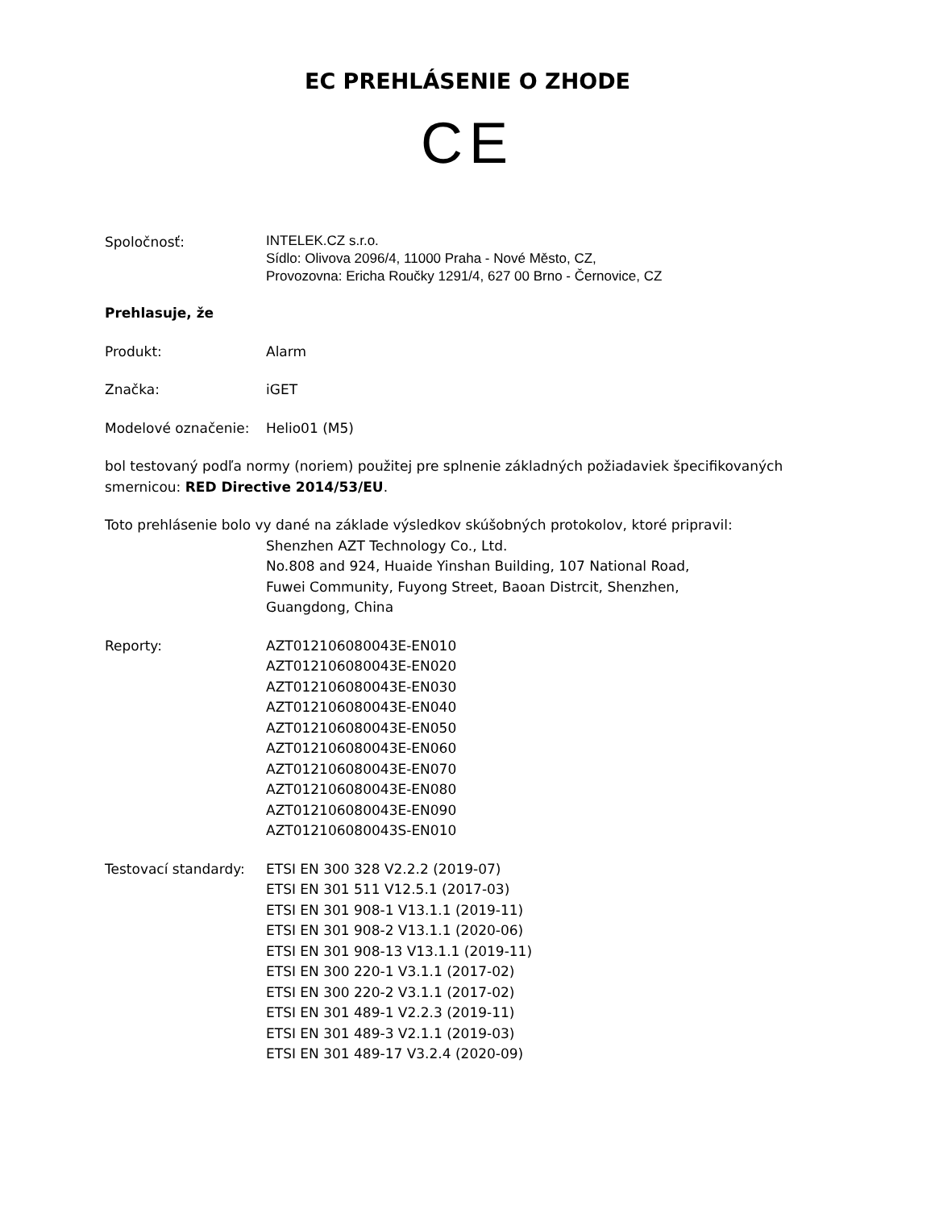EC PREHLÁSENIE O ZHODE
CE
Spoločnosť:
INTELEK.CZ s.r.o.
Sídlo: Olivova 2096/4, 11000 Praha - Nové Město, CZ,
Provozovna: Ericha Roučky 1291/4, 627 00 Brno - Černovice, CZ
Prehlasuje, že
Produkt: Alarm
Značka: iGET
Modelové označenie: Helio01 (M5)
bol testovaný podľa normy (noriem) použitej pre splnenie základných požiadaviek špecifikovaných smernicou: RED Directive 2014/53/EU.
Toto prehlásenie bolo vy dané na základe výsledkov skúšobných protokolov, ktoré pripravil:
Shenzhen AZT Technology Co., Ltd.
No.808 and 924, Huaide Yinshan Building, 107 National Road,
Fuwei Community, Fuyong Street, Baoan Distrcit, Shenzhen,
Guangdong, China
Reporty: AZT012106080043E-EN010
AZT012106080043E-EN020
AZT012106080043E-EN030
AZT012106080043E-EN040
AZT012106080043E-EN050
AZT012106080043E-EN060
AZT012106080043E-EN070
AZT012106080043E-EN080
AZT012106080043E-EN090
AZT012106080043S-EN010
Testovací standardy:
ETSI EN 300 328 V2.2.2 (2019-07)
ETSI EN 301 511 V12.5.1 (2017-03)
ETSI EN 301 908-1 V13.1.1 (2019-11)
ETSI EN 301 908-2 V13.1.1 (2020-06)
ETSI EN 301 908-13 V13.1.1 (2019-11)
ETSI EN 300 220-1 V3.1.1 (2017-02)
ETSI EN 300 220-2 V3.1.1 (2017-02)
ETSI EN 301 489-1 V2.2.3 (2019-11)
ETSI EN 301 489-3 V2.1.1 (2019-03)
ETSI EN 301 489-17 V3.2.4 (2020-09)